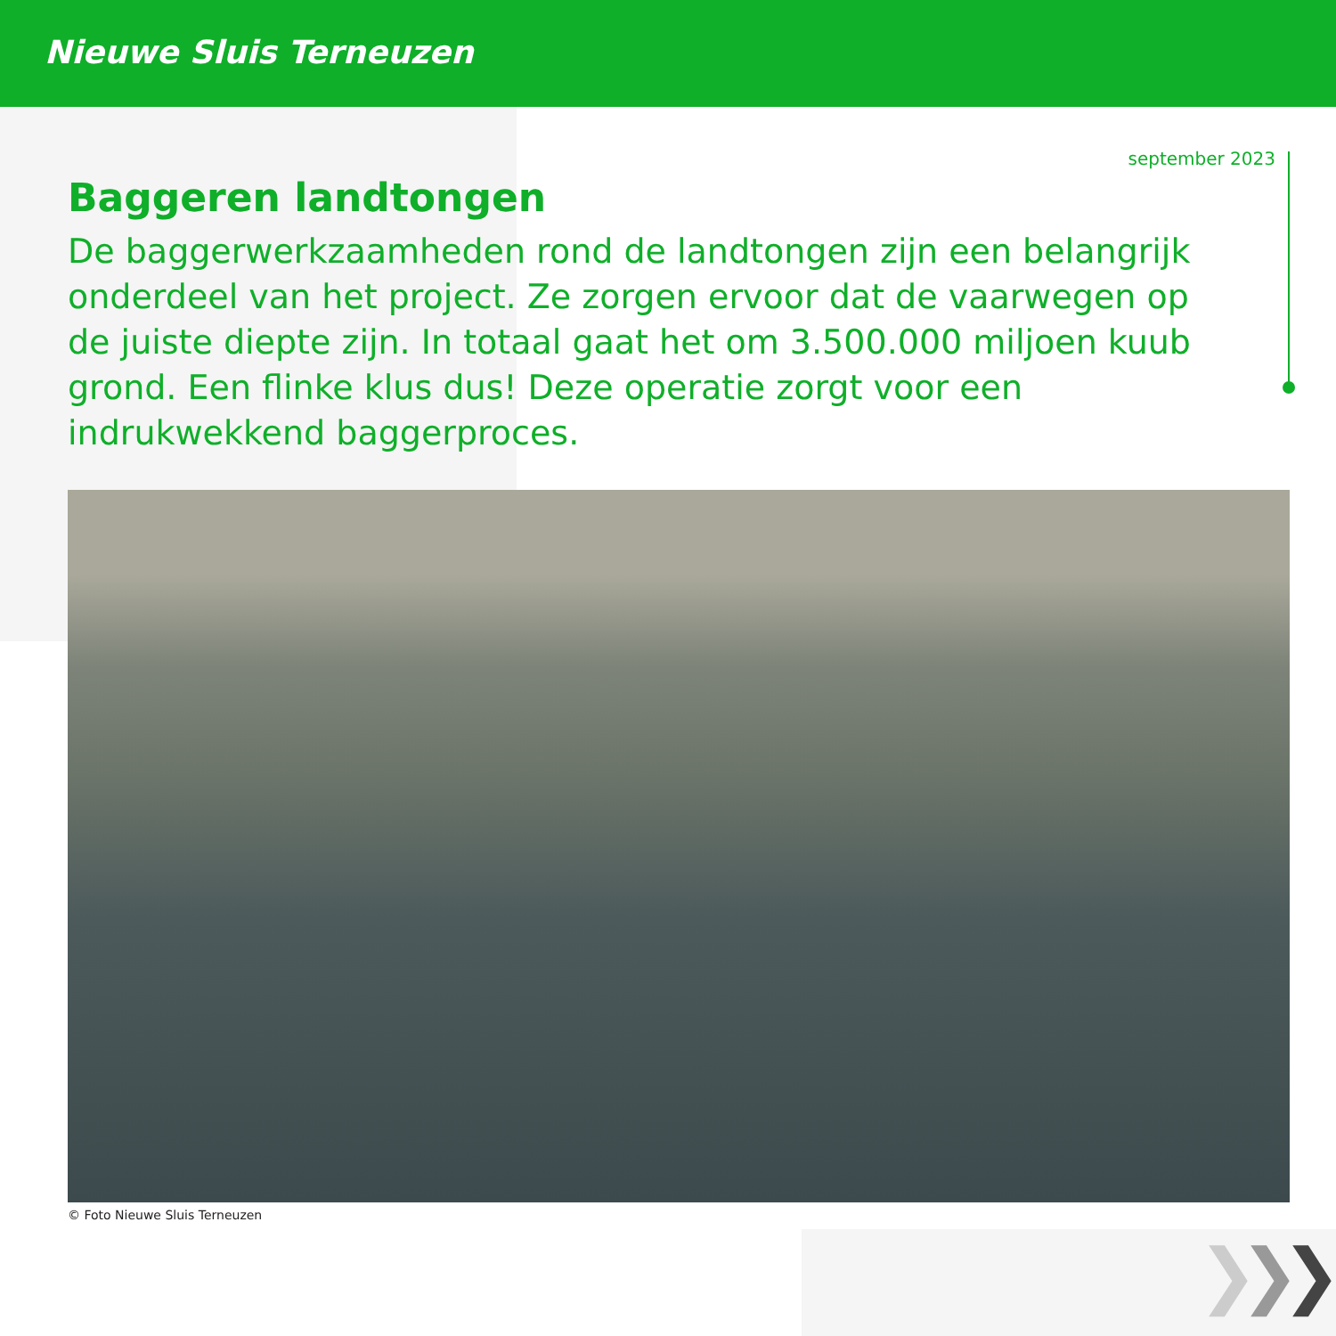Nieuwe Sluis Terneuzen
september 2023
Baggeren landtongen
De baggerwerkzaamheden rond de landtongen zijn een belangrijk onderdeel van het project. Ze zorgen ervoor dat de vaarwegen op de juiste diepte zijn. In totaal gaat het om 3.500.000 miljoen kuub grond. Een flinke klus dus! Deze operatie zorgt voor een indrukwekkend baggerproces.
© Foto Nieuwe Sluis Terneuzen
❯❯❯